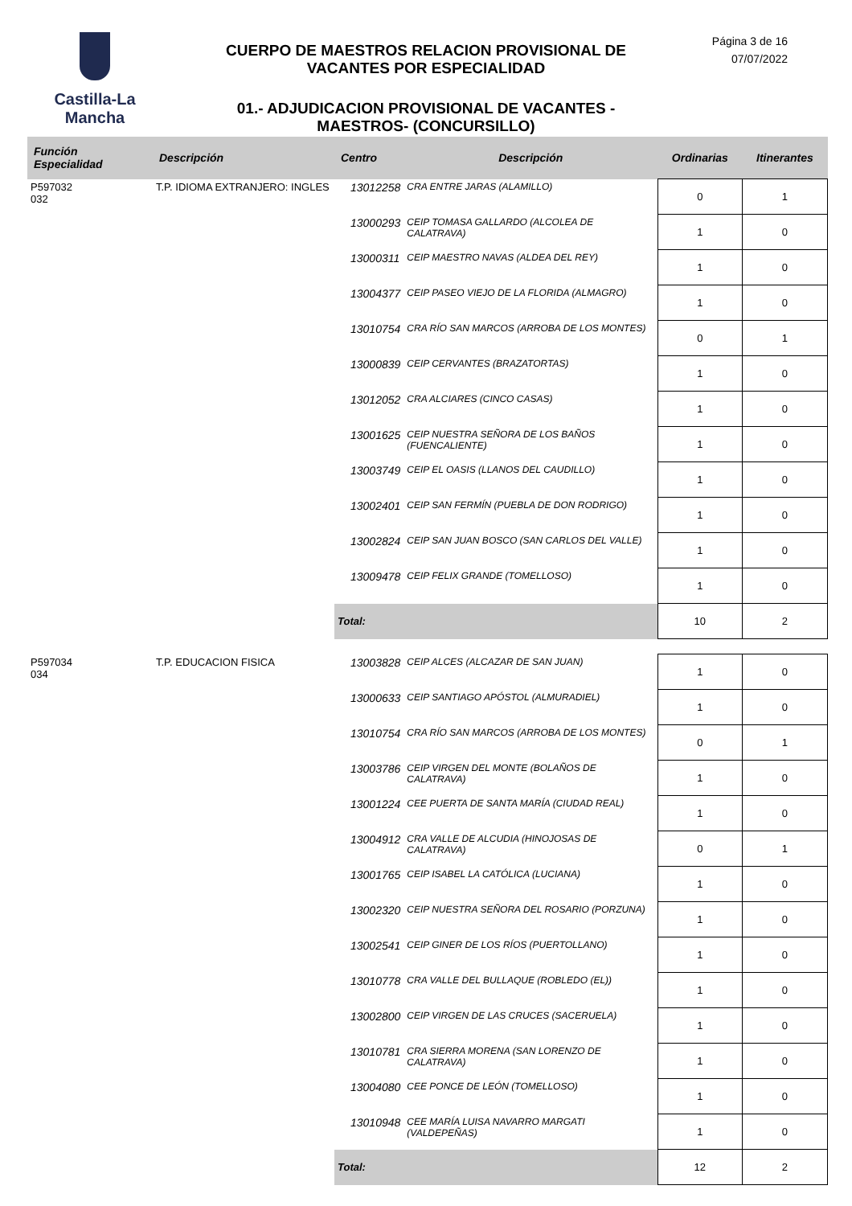Castilla-La Mancha
CUERPO DE MAESTROS RELACION PROVISIONAL DE VACANTES POR ESPECIALIDAD
01.- ADJUDICACION PROVISIONAL DE VACANTES - MAESTROS- (CONCURSILLO)
Página 3 de 16
07/07/2022
| Función Especialidad | Descripción | Centro | Descripción | Ordinarias | Itinerantes |
| --- | --- | --- | --- | --- | --- |
| P597032 032 | T.P. IDIOMA EXTRANJERO: INGLES | 13012258 | CRA ENTRE JARAS (ALAMILLO) | 0 | 1 |
| | | 13000293 | CEIP TOMASA GALLARDO (ALCOLEA DE CALATRAVA) | 1 | 0 |
| | | 13000311 | CEIP MAESTRO NAVAS (ALDEA DEL REY) | 1 | 0 |
| | | 13004377 | CEIP PASEO VIEJO DE LA FLORIDA (ALMAGRO) | 1 | 0 |
| | | 13010754 | CRA RÍO SAN MARCOS (ARROBA DE LOS MONTES) | 0 | 1 |
| | | 13000839 | CEIP CERVANTES (BRAZATORTAS) | 1 | 0 |
| | | 13012052 | CRA ALCIARES (CINCO CASAS) | 1 | 0 |
| | | 13001625 | CEIP NUESTRA SEÑORA DE LOS BAÑOS (FUENCALIENTE) | 1 | 0 |
| | | 13003749 | CEIP EL OASIS (LLANOS DEL CAUDILLO) | 1 | 0 |
| | | 13002401 | CEIP SAN FERMÍN (PUEBLA DE DON RODRIGO) | 1 | 0 |
| | | 13002824 | CEIP SAN JUAN BOSCO (SAN CARLOS DEL VALLE) | 1 | 0 |
| | | 13009478 | CEIP FELIX GRANDE (TOMELLOSO) | 1 | 0 |
| | | Total: | | 10 | 2 |
| P597034 034 | T.P. EDUCACION FISICA | 13003828 | CEIP ALCES (ALCAZAR DE SAN JUAN) | 1 | 0 |
| | | 13000633 | CEIP SANTIAGO APÓSTOL (ALMURADIEL) | 1 | 0 |
| | | 13010754 | CRA RÍO SAN MARCOS (ARROBA DE LOS MONTES) | 0 | 1 |
| | | 13003786 | CEIP VIRGEN DEL MONTE (BOLAÑOS DE CALATRAVA) | 1 | 0 |
| | | 13001224 | CEE PUERTA DE SANTA MARÍA (CIUDAD REAL) | 1 | 0 |
| | | 13004912 | CRA VALLE DE ALCUDIA (HINOJOSAS DE CALATRAVA) | 0 | 1 |
| | | 13001765 | CEIP ISABEL LA CATÓLICA (LUCIANA) | 1 | 0 |
| | | 13002320 | CEIP NUESTRA SEÑORA DEL ROSARIO (PORZUNA) | 1 | 0 |
| | | 13002541 | CEIP GINER DE LOS RÍOS (PUERTOLLANO) | 1 | 0 |
| | | 13010778 | CRA VALLE DEL BULLAQUE (ROBLEDO (EL)) | 1 | 0 |
| | | 13002800 | CEIP VIRGEN DE LAS CRUCES (SACERUELA) | 1 | 0 |
| | | 13010781 | CRA SIERRA MORENA (SAN LORENZO DE CALATRAVA) | 1 | 0 |
| | | 13004080 | CEE PONCE DE LEÓN (TOMELLOSO) | 1 | 0 |
| | | 13010948 | CEE MARÍA LUISA NAVARRO MARGATI (VALDEPEÑAS) | 1 | 0 |
| | | Total: | | 12 | 2 |